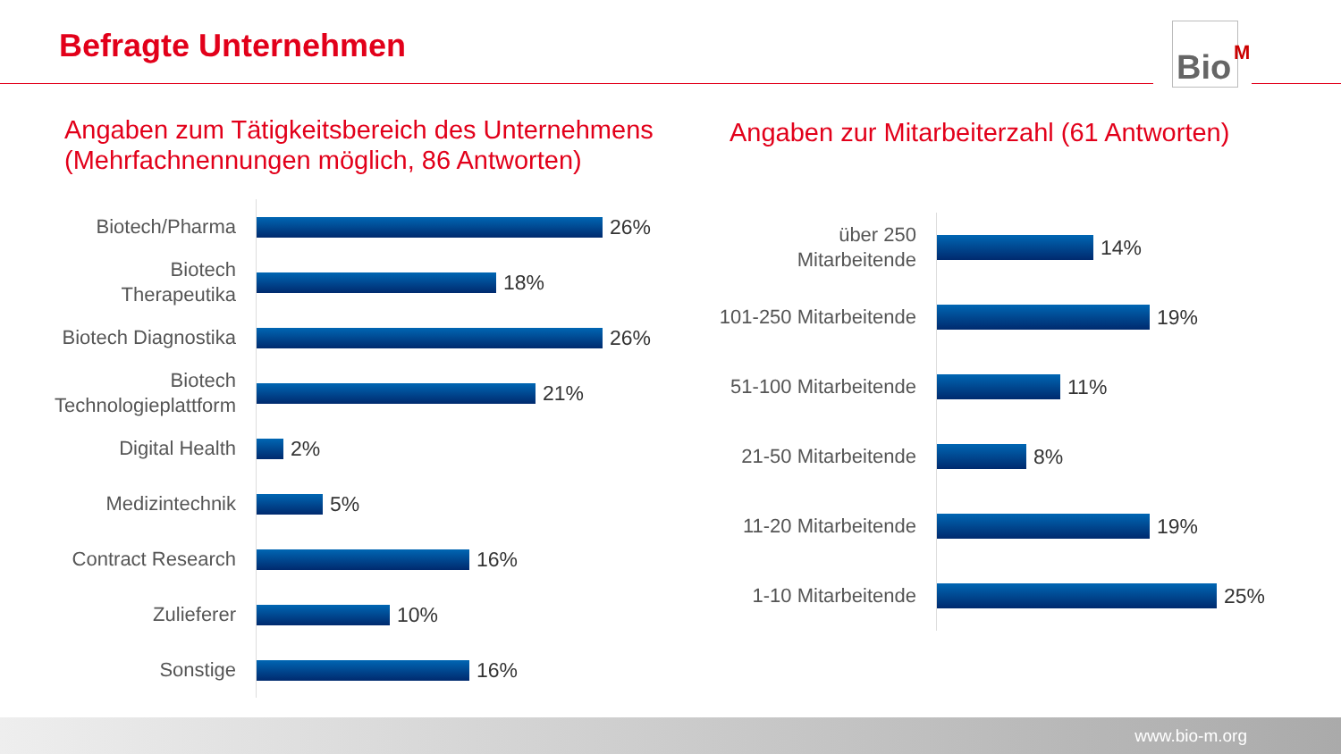Befragte Unternehmen Bio<sup>M</sup>
Angaben zum Tätigkeitsbereich des Unternehmens
(Mehrfachnennungen möglich, 86 Antworten)
Angaben zur Mitarbeiterzahl (61 Antworten)
Biotech/Pharma
26%
Biotech Therapeutika
18%
Biotech Diagnostika
26%
Biotech Technologieplattform
21%
Digital Health
2%
Medizintechnik
5%
Contract Research
16%
Zulieferer
10%
Sonstige
16%
über 250 Mitarbeitende
14%
101-250 Mitarbeitende
19%
51-100 Mitarbeitende
11%
21-50 Mitarbeitende
8%
11-20 Mitarbeitende
19%
1-10 Mitarbeitende
25%
www.bio-m.org